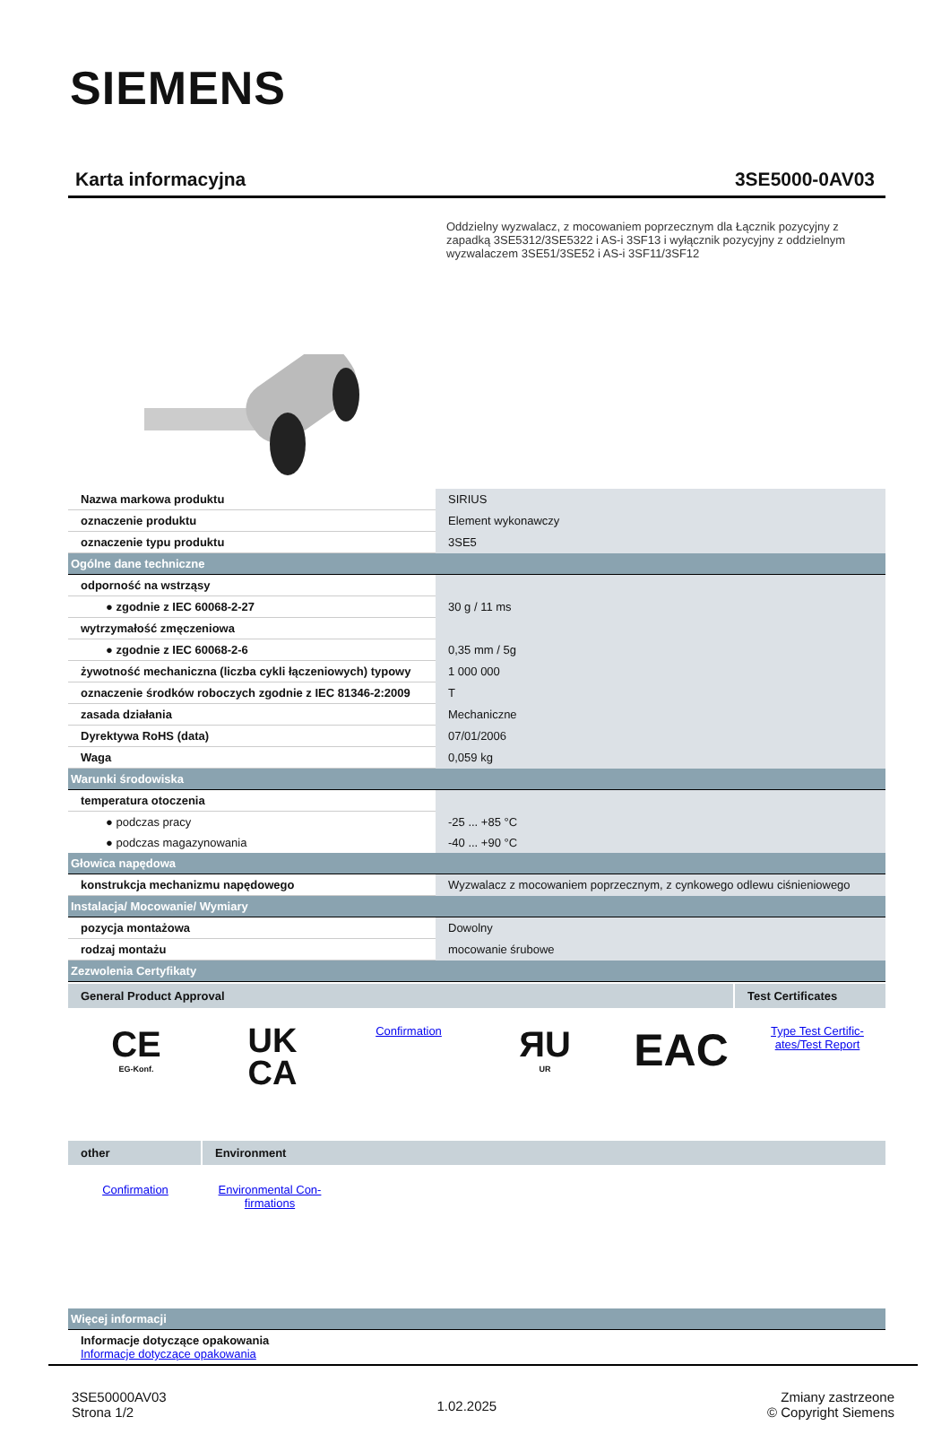SIEMENS
Karta informacyjna 3SE5000-0AV03
Oddzielny wyzwalacz, z mocowaniem poprzecznym dla Łącznik pozycyjny z zapadką 3SE5312/3SE5322 i AS-i 3SF13 i wyłącznik pozycyjny z oddzielnym wyzwalaczem 3SE51/3SE52 i AS-i 3SF11/3SF12
| Nazwa markowa produktu | SIRIUS |
| oznaczenie produktu | Element wykonawczy |
| oznaczenie typu produktu | 3SE5 |
| Ogólne dane techniczne | |
| odporność na wstrząsy | |
| ● zgodnie z IEC 60068-2-27 | 30 g / 11 ms |
| wytrzymałość zmęczeniowa | |
| ● zgodnie z IEC 60068-2-6 | 0,35 mm / 5g |
| żywotność mechaniczna (liczba cykli łączeniowych) typowy | 1 000 000 |
| oznaczenie środków roboczych zgodnie z IEC 81346-2:2009 | T |
| zasada działania | Mechaniczne |
| Dyrektywa RoHS (data) | 07/01/2006 |
| Waga | 0,059 kg |
| Warunki środowiska | |
| temperatura otoczenia | |
| ● podczas pracy | -25 ... +85 °C |
| ● podczas magazynowania | -40 ... +90 °C |
| Głowica napędowa | |
| konstrukcja mechanizmu napędowego | Wyzwalacz z mocowaniem poprzecznym, z cynkowego odlewu ciśnieniowego |
| Instalacja/ Mocowanie/ Wymiary | |
| pozycja montażowa | Dowolny |
| rodzaj montażu | mocowanie śrubowe |
| Zezwolenia Certyfikaty | |
General Product Approval Test Certificates
CE
EG-Konf.
UK
CA
Confirmation
ЯU
UR
EAC
Type Test Certific-
ates/Test Report
other Environment
Confirmation Environmental Con-
firmations
| Więcej informacji |
| Informacje dotyczące opakowania Informacje dotyczące opakowania |
3SE50000AV03
Strona 1/2
1.02.2025
Zmiany zastrzeone
© Copyright Siemens